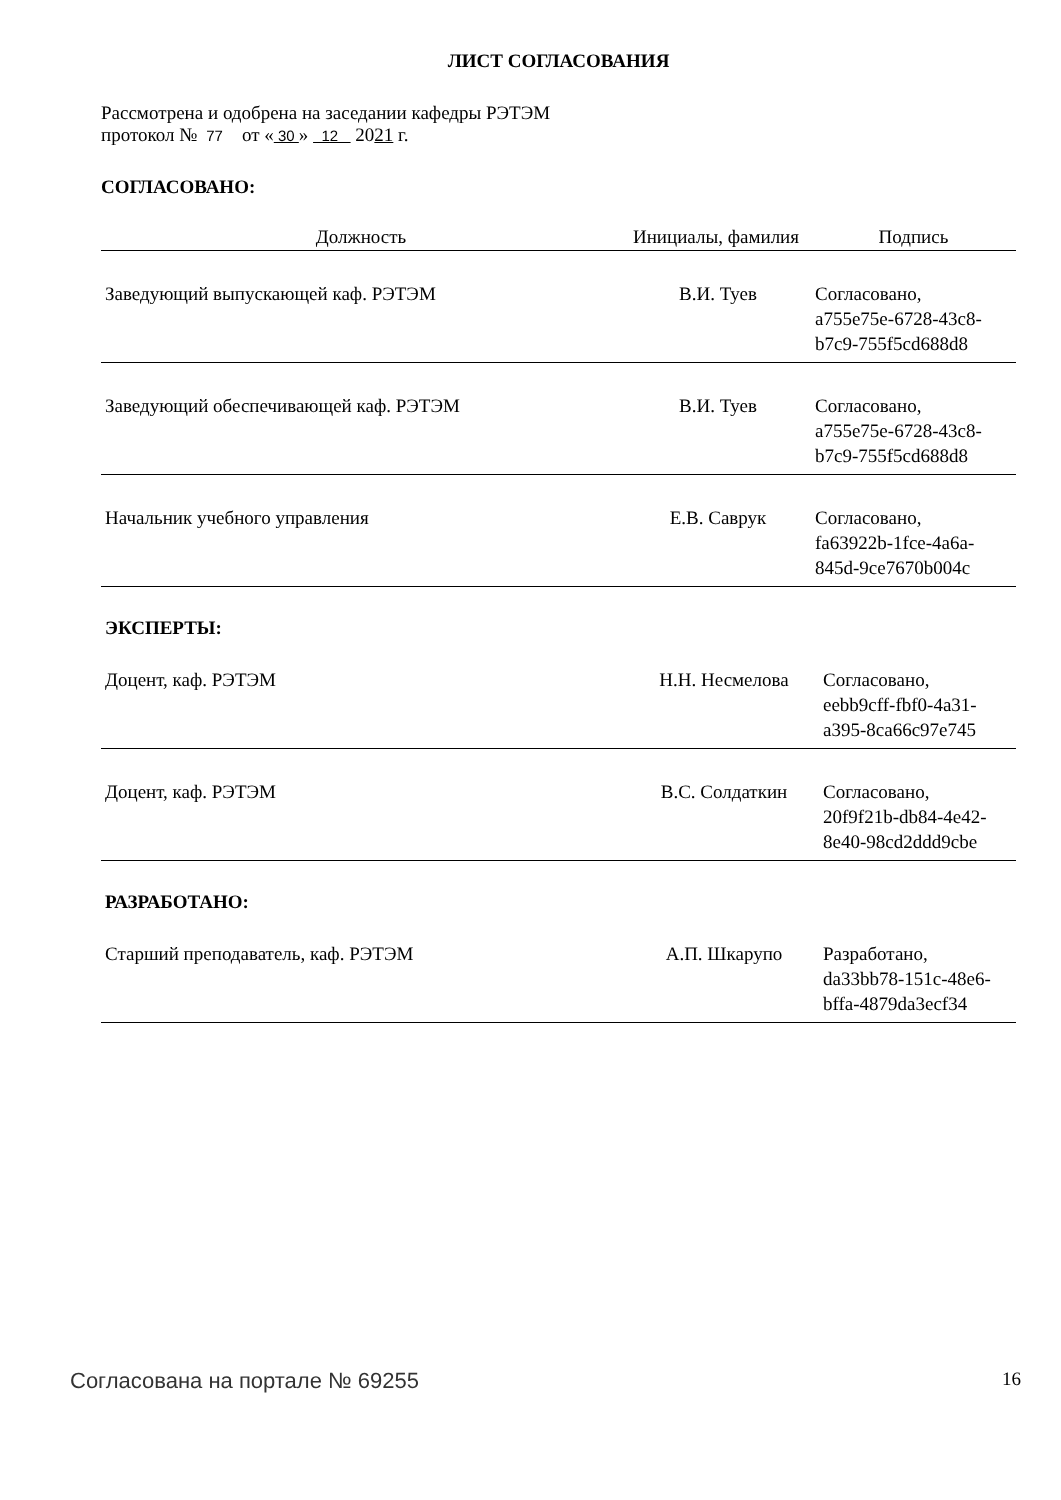ЛИСТ СОГЛАСОВАНИЯ
Рассмотрена и одобрена на заседании кафедры РЭТЭМ
протокол № 77 от « 30 » 12 2021 г.
СОГЛАСОВАНО:
| Должность | Инициалы, фамилия | Подпись |
| --- | --- | --- |
| Заведующий выпускающей каф. РЭТЭМ | В.И. Туев | Согласовано, a755e75e-6728-43c8- b7c9-755f5cd688d8 |
| Заведующий обеспечивающей каф. РЭТЭМ | В.И. Туев | Согласовано, a755e75e-6728-43c8- b7c9-755f5cd688d8 |
| Начальник учебного управления | Е.В. Саврук | Согласовано, fa63922b-1fce-4a6a- 845d-9ce7670b004c |
ЭКСПЕРТЫ:
| Доцент, каф. РЭТЭМ | Н.Н. Несмелова | Согласовано, eebb9cff-fbf0-4a31- a395-8ca66c97e745 |
| Доцент, каф. РЭТЭМ | В.С. Солдаткин | Согласовано, 20f9f21b-db84-4e42- 8e40-98cd2ddd9cbe |
РАЗРАБОТАНО:
| Старший преподаватель, каф. РЭТЭМ | А.П. Шкарупо | Разработано, da33bb78-151c-48e6- bffa-4879da3ecf34 |
Согласована на портале № 69255 16